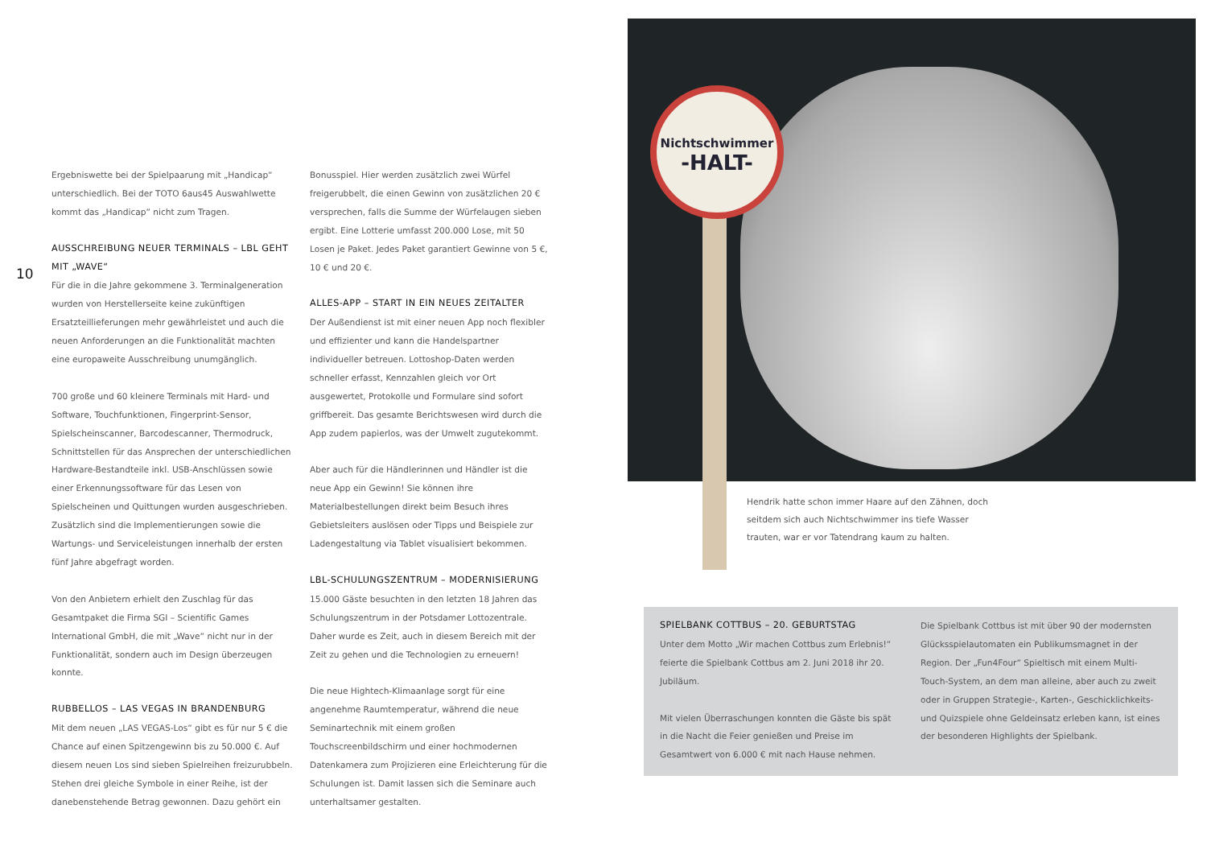10
Ergebniswette bei der Spielpaarung mit „Handicap“ unterschiedlich. Bei der TOTO 6aus45 Auswahlwette kommt das „Handicap“ nicht zum Tragen.
AUSSCHREIBUNG NEUER TERMINALS – LBL GEHT MIT „WAVE“
Für die in die Jahre gekommene 3. Terminalgeneration wurden von Herstellerseite keine zukünftigen Ersatzteillieferungen mehr gewährleistet und auch die neuen Anforderungen an die Funktionalität machten eine europaweite Ausschreibung unumgänglich.
700 große und 60 kleinere Terminals mit Hard- und Software, Touchfunktionen, Fingerprint-Sensor, Spielscheinscanner, Barcodescanner, Thermodruck, Schnittstellen für das Ansprechen der unterschiedlichen Hardware-Bestandteile inkl. USB-Anschlüssen sowie einer Erkennungssoftware für das Lesen von Spielscheinen und Quittungen wurden ausgeschrieben. Zusätzlich sind die Implementierungen sowie die Wartungs- und Serviceleistungen innerhalb der ersten fünf Jahre abgefragt worden.
Von den Anbietern erhielt den Zuschlag für das Gesamtpaket die Firma SGI – Scientific Games International GmbH, die mit „Wave“ nicht nur in der Funktionalität, sondern auch im Design überzeugen konnte.
RUBBELLOS – LAS VEGAS IN BRANDENBURG
Mit dem neuen „LAS VEGAS-Los“ gibt es für nur 5 € die Chance auf einen Spitzengewinn bis zu 50.000 €. Auf diesem neuen Los sind sieben Spielreihen freizurubbeln. Stehen drei gleiche Symbole in einer Reihe, ist der danebenstehende Betrag gewonnen. Dazu gehört ein
Bonusspiel. Hier werden zusätzlich zwei Würfel freigerubbelt, die einen Gewinn von zusätzlichen 20 € versprechen, falls die Summe der Würfelaugen sieben ergibt. Eine Lotterie umfasst 200.000 Lose, mit 50 Losen je Paket. Jedes Paket garantiert Gewinne von 5 €, 10 € und 20 €.
ALLES-APP – START IN EIN NEUES ZEITALTER
Der Außendienst ist mit einer neuen App noch flexibler und effizienter und kann die Handelspartner individueller betreuen. Lottoshop-Daten werden schneller erfasst, Kennzahlen gleich vor Ort ausgewertet, Protokolle und Formulare sind sofort griffbereit. Das gesamte Berichtswesen wird durch die App zudem papierlos, was der Umwelt zugutekommt.
Aber auch für die Händlerinnen und Händler ist die neue App ein Gewinn! Sie können ihre Materialbestellungen direkt beim Besuch ihres Gebietsleiters auslösen oder Tipps und Beispiele zur Ladengestaltung via Tablet visualisiert bekommen.
LBL-SCHULUNGSZENTRUM – MODERNISIERUNG
15.000 Gäste besuchten in den letzten 18 Jahren das Schulungszentrum in der Potsdamer Lottozentrale. Daher wurde es Zeit, auch in diesem Bereich mit der Zeit zu gehen und die Technologien zu erneuern!
Die neue Hightech-Klimaanlage sorgt für eine angenehme Raumtemperatur, während die neue Seminartechnik mit einem großen Touchscreenbildschirm und einer hochmodernen Datenkamera zum Projizieren eine Erleichterung für die Schulungen ist. Damit lassen sich die Seminare auch unterhaltsamer gestalten.
Nichtschwimmer
-HALT-
Hendrik hatte schon immer Haare auf den Zähnen, doch seitdem sich auch Nichtschwimmer ins tiefe Wasser trauten, war er vor Tatendrang kaum zu halten.
SPIELBANK COTTBUS – 20. GEBURTSTAG
Unter dem Motto „Wir machen Cottbus zum Erlebnis!“ feierte die Spielbank Cottbus am 2. Juni 2018 ihr 20. Jubiläum.
Mit vielen Überraschungen konnten die Gäste bis spät in die Nacht die Feier genießen und Preise im Gesamtwert von 6.000 € mit nach Hause nehmen.
Die Spielbank Cottbus ist mit über 90 der modernsten Glücksspielautomaten ein Publikumsmagnet in der Region. Der „Fun4Four“ Spieltisch mit einem Multi-Touch-System, an dem man alleine, aber auch zu zweit oder in Gruppen Strategie-, Karten-, Geschicklichkeits- und Quizspiele ohne Geldeinsatz erleben kann, ist eines der besonderen Highlights der Spielbank.